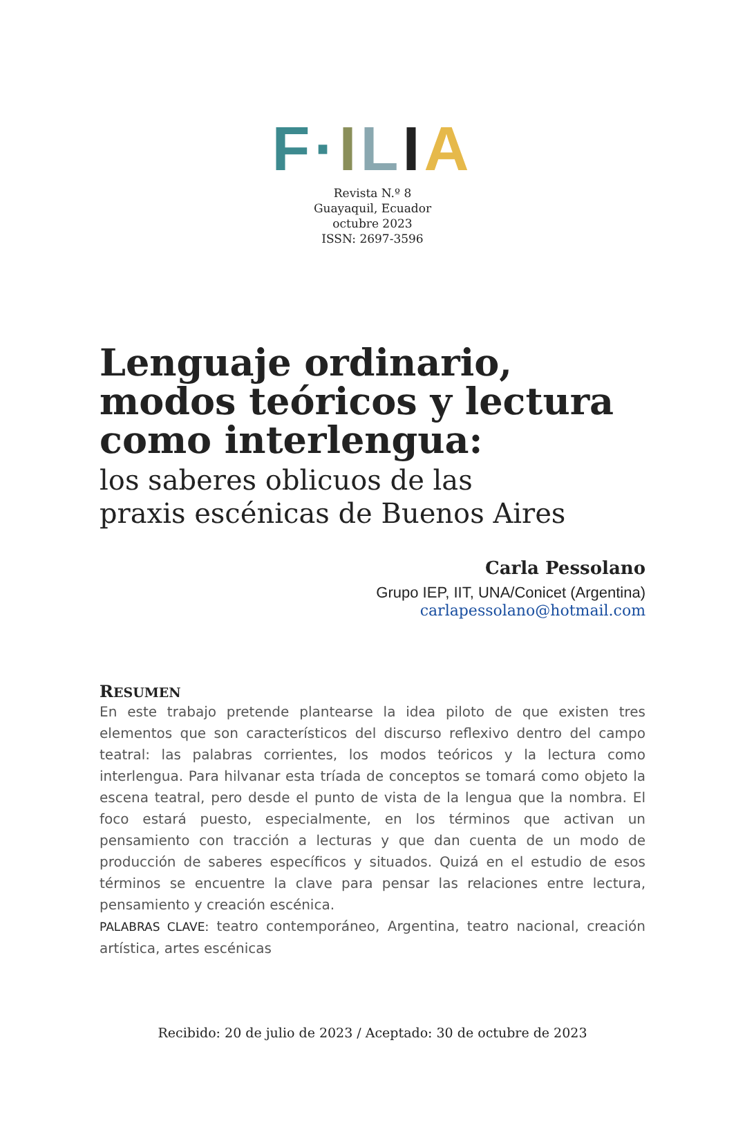F·ILIA
Revista N.º 8
Guayaquil, Ecuador
octubre 2023
ISSN: 2697-3596
Lenguaje ordinario, modos teóricos y lectura como interlengua:
los saberes oblicuos de las
praxis escénicas de Buenos Aires
Carla Pessolano
Grupo IEP, IIT, UNA/Conicet (Argentina)
carlapessolano@hotmail.com
RESUMEN
En este trabajo pretende plantearse la idea piloto de que existen tres elementos que son característicos del discurso reflexivo dentro del campo teatral: las palabras corrientes, los modos teóricos y la lectura como interlengua. Para hilvanar esta tríada de conceptos se tomará como objeto la escena teatral, pero desde el punto de vista de la lengua que la nombra. El foco estará puesto, especialmente, en los términos que activan un pensamiento con tracción a lecturas y que dan cuenta de un modo de producción de saberes específicos y situados. Quizá en el estudio de esos términos se encuentre la clave para pensar las relaciones entre lectura, pensamiento y creación escénica.
PALABRAS CLAVE: teatro contemporáneo, Argentina, teatro nacional, creación artística, artes escénicas
Recibido: 20 de julio de 2023 / Aceptado: 30 de octubre de 2023